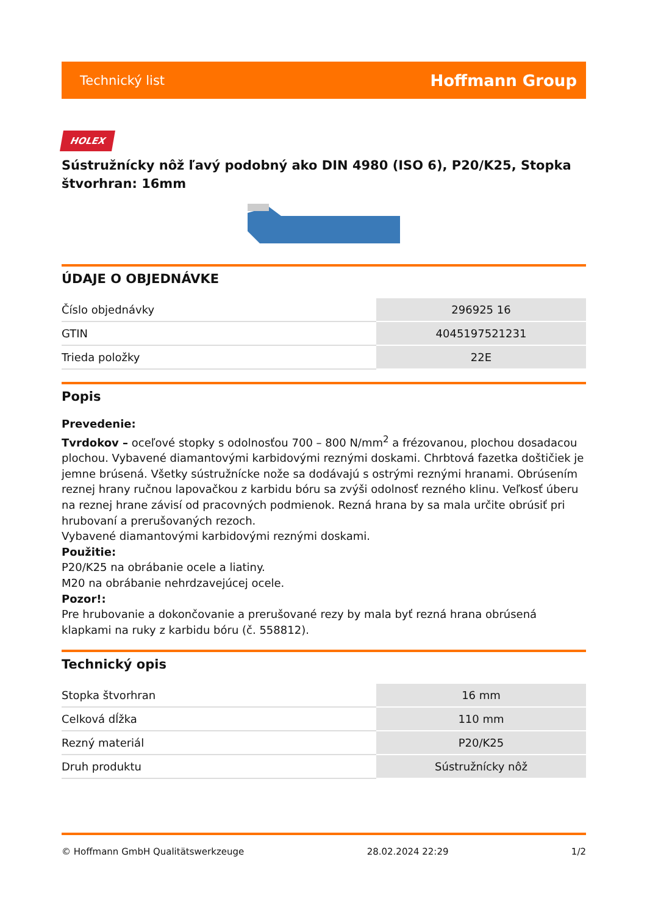Technický list Hoffmann Group
HOLEX
Sústružnícky nôž ľavý podobný ako DIN 4980 (ISO 6), P20/K25, Stopka štvorhran: 16mm
ÚDAJE O OBJEDNÁVKE
| Číslo objednávky | 296925 16 |
| GTIN | 4045197521231 |
| Trieda položky | 22E |
Popis
Prevedenie:
Tvrdokov – oceľové stopky s odolnosťou 700 – 800 N/mm<sup>2</sup> a frézovanou, plochou dosadacou plochou. Vybavené diamantovými karbidovými reznými doskami. Chrbtová fazetka doštičiek je jemne brúsená. Všetky sústružnícke nože sa dodávajú s ostrými reznými hranami. Obrúsením reznej hrany ručnou lapovačkou z karbidu bóru sa zvýši odolnosť rezného klinu. Veľkosť úberu na reznej hrane závisí od pracovných podmienok. Rezná hrana by sa mala určite obrúsiť pri hrubovaní a prerušovaných rezoch.
Vybavené diamantovými karbidovými reznými doskami.
Použitie:
P20/K25 na obrábanie ocele a liatiny.
M20 na obrábanie nehrdzavejúcej ocele.
Pozor!:
Pre hrubovanie a dokončovanie a prerušované rezy by mala byť rezná hrana obrúsená klapkami na ruky z karbidu bóru (č. 558812).
Technický opis
| Stopka štvorhran | 16 mm |
| Celková dĺžka | 110 mm |
| Rezný materiál | P20/K25 |
| Druh produktu | Sústružnícky nôž |
© Hoffmann GmbH Qualitätswerkzeuge 28.02.2024 22:29 1/2